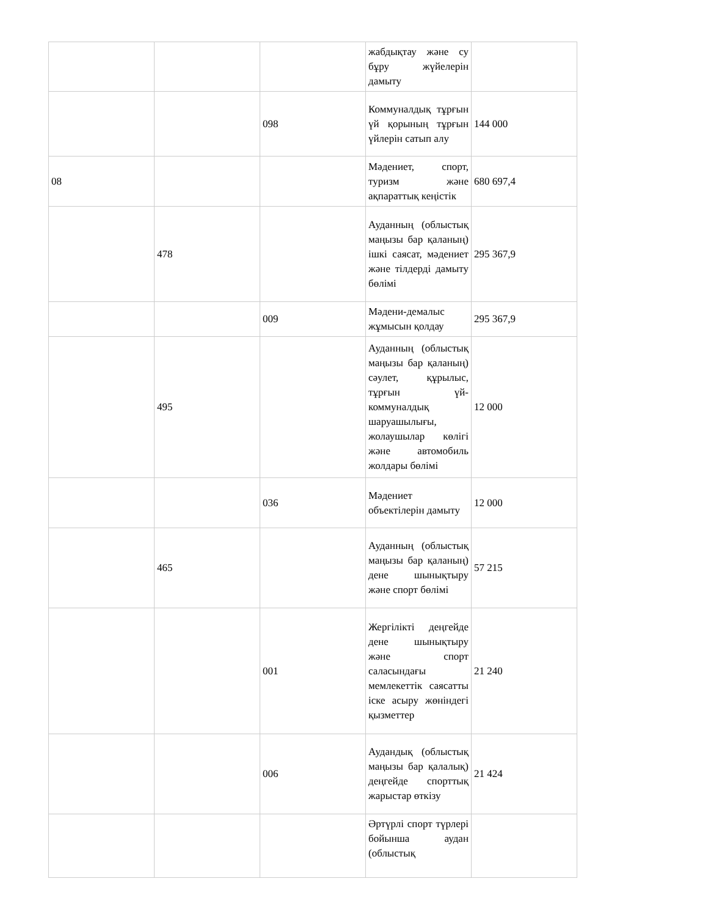| | | | жабдықтау және су бұру жүйелерін дамыту | |
| | | 098 | Коммуналдық тұрғын үй қорының тұрғын үйлерін сатып алу | 144 000 |
| 08 | | | Мәдениет, спорт, туризм және ақпараттық кеңістік | 680 697,4 |
| | 478 | | Ауданның (облыстық маңызы бар қаланың) ішкі саясат, мәдениет және тілдерді дамыту бөлімі | 295 367,9 |
| | | 009 | Мәдени-демалыс жұмысын қолдау | 295 367,9 |
| | 495 | | Ауданның (облыстық маңызы бар қаланың) сәулет, құрылыс, тұрғын үй-коммуналдық шаруашылығы, жолаушылар көлігі және автомобиль жолдары бөлімі | 12 000 |
| | | 036 | Мәдениет объектілерін дамыту | 12 000 |
| | 465 | | Ауданның (облыстық маңызы бар қаланың) дене шынықтыру және спорт бөлімі | 57 215 |
| | | 001 | Жергілікті деңгейде дене шынықтыру және спорт саласындағы мемлекеттік саясатты іске асыру жөніндегі қызметтер | 21 240 |
| | | 006 | Аудандық (облыстық маңызы бар қалалық) деңгейде спорттық жарыстар өткізу | 21 424 |
| | | | Әртүрлі спорт түрлері бойынша аудан (облыстық | |